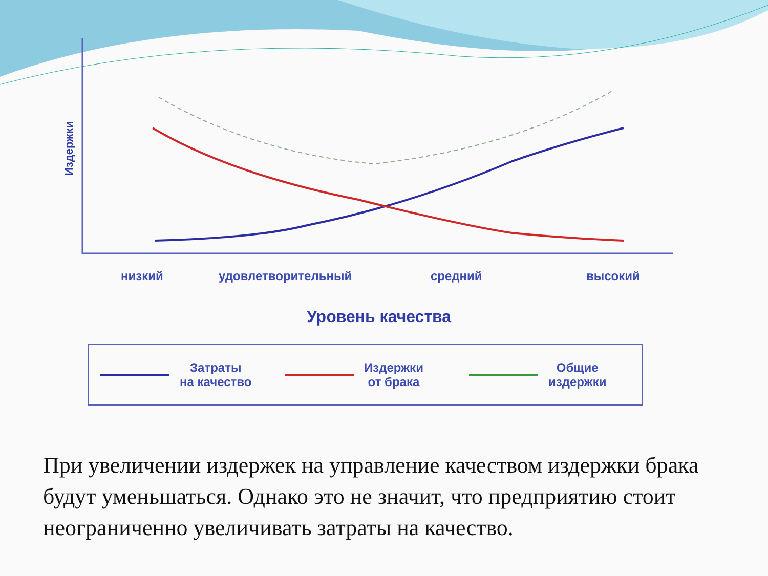Издержки
низкий удовлетворительный средний высокий
Уровень качества
Затраты
на качество
Издержки
от брака
Общие
издержки
При увеличении издержек на управление качеством издержки брака будут уменьшаться. Однако это не значит, что предприятию стоит неограниченно увеличивать затраты на качество.